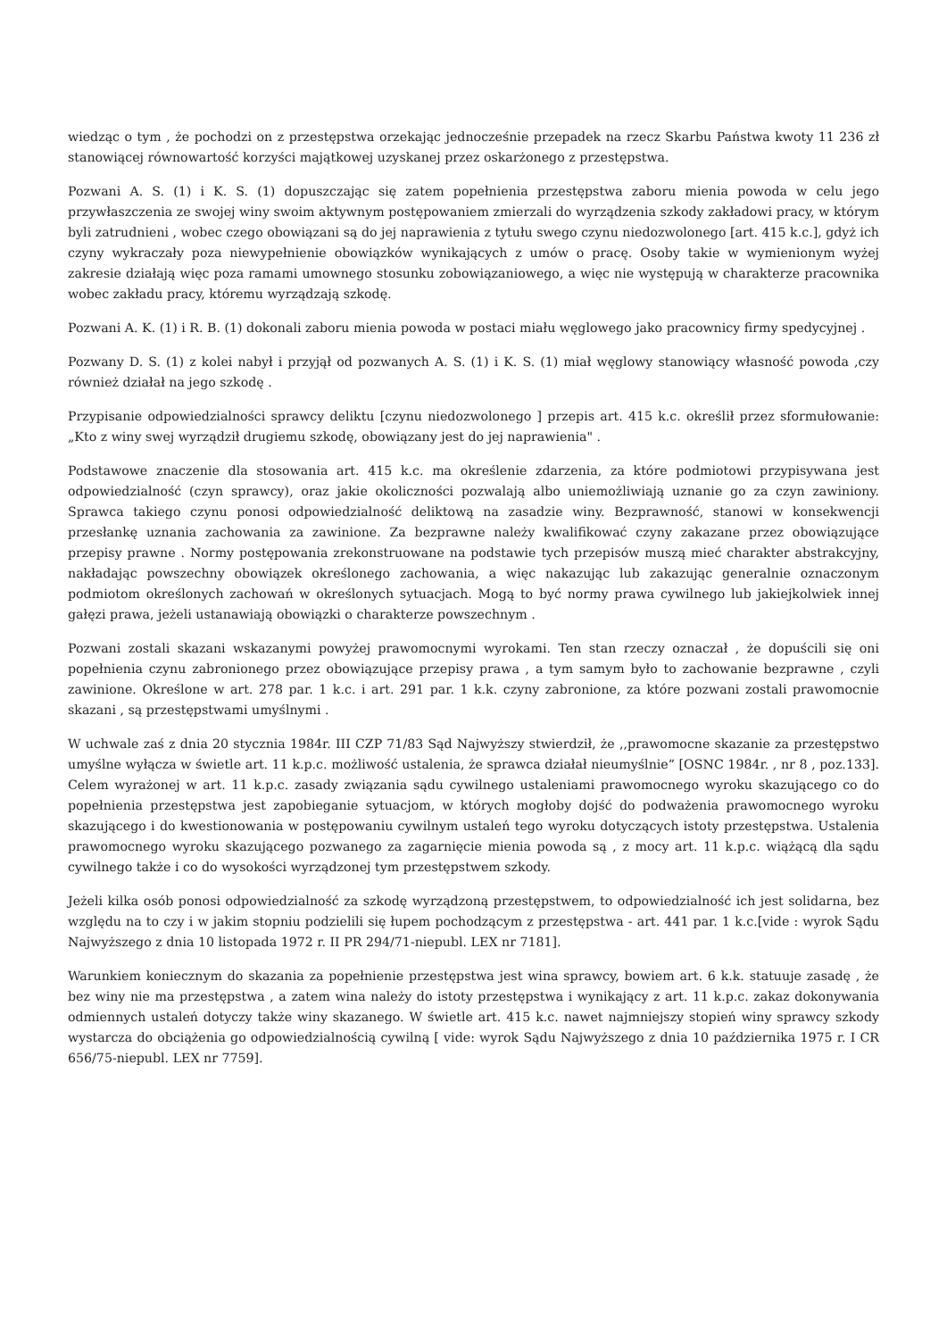wiedząc o tym , że pochodzi on z przestępstwa orzekając jednocześnie przepadek na rzecz Skarbu Państwa kwoty 11 236 zł stanowiącej równowartość korzyści majątkowej uzyskanej przez oskarżonego z przestępstwa.
Pozwani A. S. (1) i K. S. (1) dopuszczając się zatem popełnienia przestępstwa zaboru mienia powoda w celu jego przywłaszczenia ze swojej winy swoim aktywnym postępowaniem zmierzali do wyrządzenia szkody zakładowi pracy, w którym byli zatrudnieni , wobec czego obowiązani są do jej naprawienia z tytułu swego czynu niedozwolonego [art. 415 k.c.], gdyż ich czyny wykraczały poza niewypełnienie obowiązków wynikających z umów o pracę. Osoby takie w wymienionym wyżej zakresie działają więc poza ramami umownego stosunku zobowiązaniowego, a więc nie występują w charakterze pracownika wobec zakładu pracy, któremu wyrządzają szkodę.
Pozwani A. K. (1) i R. B. (1) dokonali zaboru mienia powoda w postaci miału węglowego jako pracownicy firmy spedycyjnej .
Pozwany D. S. (1) z kolei nabył i przyjął od pozwanych A. S. (1) i K. S. (1) miał węglowy stanowiący własność powoda ,czy również działał na jego szkodę .
Przypisanie odpowiedzialności sprawcy deliktu [czynu niedozwolonego ] przepis art. 415 k.c. określił przez sformułowanie: „Kto z winy swej wyrządził drugiemu szkodę, obowiązany jest do jej naprawienia" .
Podstawowe znaczenie dla stosowania art. 415 k.c. ma określenie zdarzenia, za które podmiotowi przypisywana jest odpowiedzialność (czyn sprawcy), oraz jakie okoliczności pozwalają albo uniemożliwiają uznanie go za czyn zawiniony. Sprawca takiego czynu ponosi odpowiedzialność deliktową na zasadzie winy. Bezprawność, stanowi w konsekwencji przesłankę uznania zachowania za zawinione. Za bezprawne należy kwalifikować czyny zakazane przez obowiązujące przepisy prawne . Normy postępowania zrekonstruowane na podstawie tych przepisów muszą mieć charakter abstrakcyjny, nakładając powszechny obowiązek określonego zachowania, a więc nakazując lub zakazując generalnie oznaczonym podmiotom określonych zachowań w określonych sytuacjach. Mogą to być normy prawa cywilnego lub jakiejkolwiek innej gałęzi prawa, jeżeli ustanawiają obowiązki o charakterze powszechnym .
Pozwani zostali skazani wskazanymi powyżej prawomocnymi wyrokami. Ten stan rzeczy oznaczał , że dopuścili się oni popełnienia czynu zabronionego przez obowiązujące przepisy prawa , a tym samym było to zachowanie bezprawne , czyli zawinione. Określone w art. 278 par. 1 k.c. i art. 291 par. 1 k.k. czyny zabronione, za które pozwani zostali prawomocnie skazani , są przestępstwami umyślnymi .
W uchwale zaś z dnia 20 stycznia 1984r. III CZP 71/83 Sąd Najwyższy stwierdził, że ,,prawomocne skazanie za przestępstwo umyślne wyłącza w świetle art. 11 k.p.c. możliwość ustalenia, że sprawca działał nieumyślnie” [OSNC 1984r. , nr 8 , poz.133]. Celem wyrażonej w art. 11 k.p.c. zasady związania sądu cywilnego ustaleniami prawomocnego wyroku skazującego co do popełnienia przestępstwa jest zapobieganie sytuacjom, w których mogłoby dojść do podważenia prawomocnego wyroku skazującego i do kwestionowania w postępowaniu cywilnym ustaleń tego wyroku dotyczących istoty przestępstwa. Ustalenia prawomocnego wyroku skazującego pozwanego za zagarnięcie mienia powoda są , z mocy art. 11 k.p.c. wiążącą dla sądu cywilnego także i co do wysokości wyrządzonej tym przestępstwem szkody.
Jeżeli kilka osób ponosi odpowiedzialność za szkodę wyrządzoną przestępstwem, to odpowiedzialność ich jest solidarna, bez względu na to czy i w jakim stopniu podzielili się łupem pochodzącym z przestępstwa - art. 441 par. 1 k.c.[vide : wyrok Sądu Najwyższego z dnia 10 listopada 1972 r. II PR 294/71-niepubl. LEX nr 7181].
Warunkiem koniecznym do skazania za popełnienie przestępstwa jest wina sprawcy, bowiem art. 6 k.k. statuuje zasadę , że bez winy nie ma przestępstwa , a zatem wina należy do istoty przestępstwa i wynikający z art. 11 k.p.c. zakaz dokonywania odmiennych ustaleń dotyczy także winy skazanego. W świetle art. 415 k.c. nawet najmniejszy stopień winy sprawcy szkody wystarcza do obciążenia go odpowiedzialnością cywilną [ vide: wyrok Sądu Najwyższego z dnia 10 października 1975 r. I CR 656/75-niepubl. LEX nr 7759].